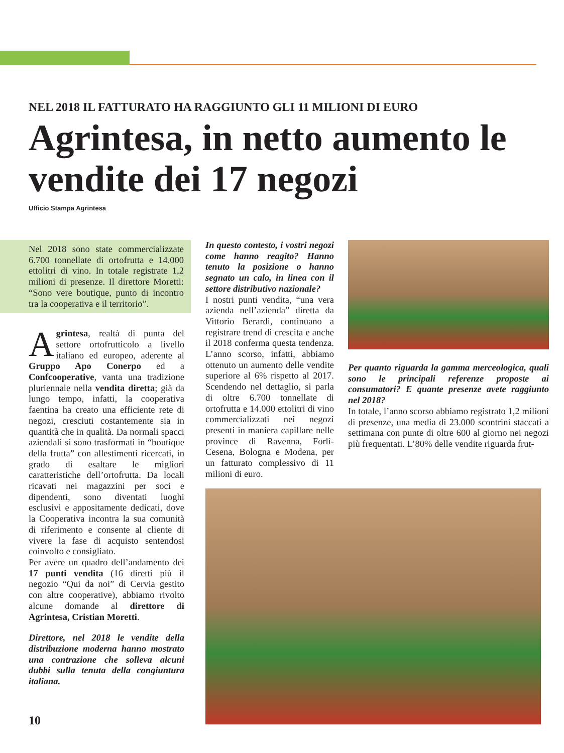NEL 2018 IL FATTURATO HA RAGGIUNTO GLI 11 MILIONI DI EURO
Agrintesa, in netto aumento le vendite dei 17 negozi
Ufficio Stampa Agrintesa
Nel 2018 sono state commercializzate 6.700 tonnellate di ortofrutta e 14.000 ettolitri di vino. In totale registrate 1,2 milioni di presenze. Il direttore Moretti: “Sono vere boutique, punto di incontro tra la cooperativa e il territorio”.
Agrintesa, realtà di punta del settore ortofrutticolo a livello italiano ed europeo, aderente al Gruppo Apo Conerpo ed a Confcooperative, vanta una tradizione pluriennale nella vendita diretta; già da lungo tempo, infatti, la cooperativa faentina ha creato una efficiente rete di negozi, cresciuti costantemente sia in quantità che in qualità. Da normali spacci aziendali si sono trasformati in “boutique della frutta” con allestimenti ricercati, in grado di esaltare le migliori caratteristiche dell’ortofrutta. Da locali ricavati nei magazzini per soci e dipendenti, sono diventati luoghi esclusivi e appositamente dedicati, dove la Cooperativa incontra la sua comunità di riferimento e consente al cliente di vivere la fase di acquisto sentendosi coinvolto e consigliato.
Per avere un quadro dell’andamento dei 17 punti vendita (16 diretti più il negozio “Qui da noi” di Cervia gestito con altre cooperative), abbiamo rivolto alcune domande al direttore di Agrintesa, Cristian Moretti.
Direttore, nel 2018 le vendite della distribuzione moderna hanno mostrato una contrazione che solleva alcuni dubbi sulla tenuta della congiuntura italiana.
In questo contesto, i vostri negozi come hanno reagito? Hanno tenuto la posizione o hanno segnato un calo, in linea con il settore distributivo nazionale?
I nostri punti vendita, “una vera azienda nell’azienda” diretta da Vittorio Berardi, continuano a registrare trend di crescita e anche il 2018 conferma questa tendenza. L’anno scorso, infatti, abbiamo ottenuto un aumento delle vendite superiore al 6% rispetto al 2017. Scendendo nel dettaglio, si parla di oltre 6.700 tonnellate di ortofrutta e 14.000 ettolitri di vino commercializzati nei negozi presenti in maniera capillare nelle province di Ravenna, Forlì-Cesena, Bologna e Modena, per un fatturato complessivo di 11 milioni di euro.
Per quanto riguarda la gamma merceologica, quali sono le principali referenze proposte ai consumatori? E quante presenze avete raggiunto nel 2018?
In totale, l’anno scorso abbiamo registrato 1,2 milioni di presenze, una media di 23.000 scontrini staccati a settimana con punte di oltre 600 al giorno nei negozi più frequentati. L’80% delle vendite riguarda frut-
10